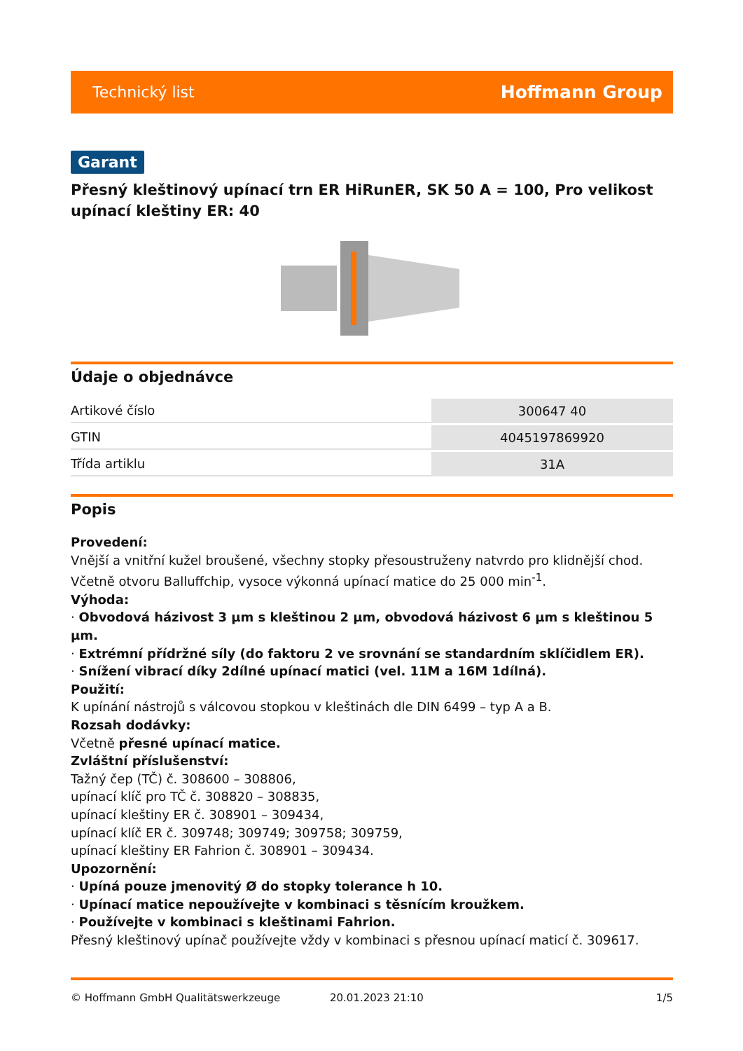Technický list Hoffmann Group
Garant
Přesný kleštinový upínací trn ER HiRunER, SK 50 A = 100, Pro velikost upínací kleštiny ER: 40
Údaje o objednávce
| Artikové číslo | 300647 40 |
| GTIN | 4045197869920 |
| Třída artiklu | 31A |
Popis
Provedení:
Vnější a vnitřní kužel broušené, všechny stopky přesoustruženy natvrdo pro klidnější chod. Včetně otvoru Balluffchip, vysoce výkonná upínací matice do 25 000 min<sup>-1</sup>.
Výhoda:
· Obvodová házivost 3 µm s kleštinou 2 µm, obvodová házivost 6 µm s kleštinou 5 µm.
· Extrémní přídržné síly (do faktoru 2 ve srovnání se standardním sklíčidlem ER).
· Snížení vibrací díky 2dílné upínací matici (vel. 11M a 16M 1dílná).
Použití:
K upínání nástrojů s válcovou stopkou v kleštinách dle DIN 6499 – typ A a B.
Rozsah dodávky:
Včetně přesné upínací matice.
Zvláštní příslušenství:
Tažný čep (TČ) č. 308600 – 308806,
upínací klíč pro TČ č. 308820 – 308835,
upínací kleštiny ER č. 308901 – 309434,
upínací klíč ER č. 309748; 309749; 309758; 309759,
upínací kleštiny ER Fahrion č. 308901 – 309434.
Upozornění:
· Upíná pouze jmenovitý Ø do stopky tolerance h 10.
· Upínací matice nepoužívejte v kombinaci s těsnícím kroužkem.
· Používejte v kombinaci s kleštinami Fahrion.
Přesný kleštinový upínač používejte vždy v kombinaci s přesnou upínací maticí č. 309617.
© Hoffmann GmbH Qualitätswerkzeuge 20.01.2023 21:10 1/5